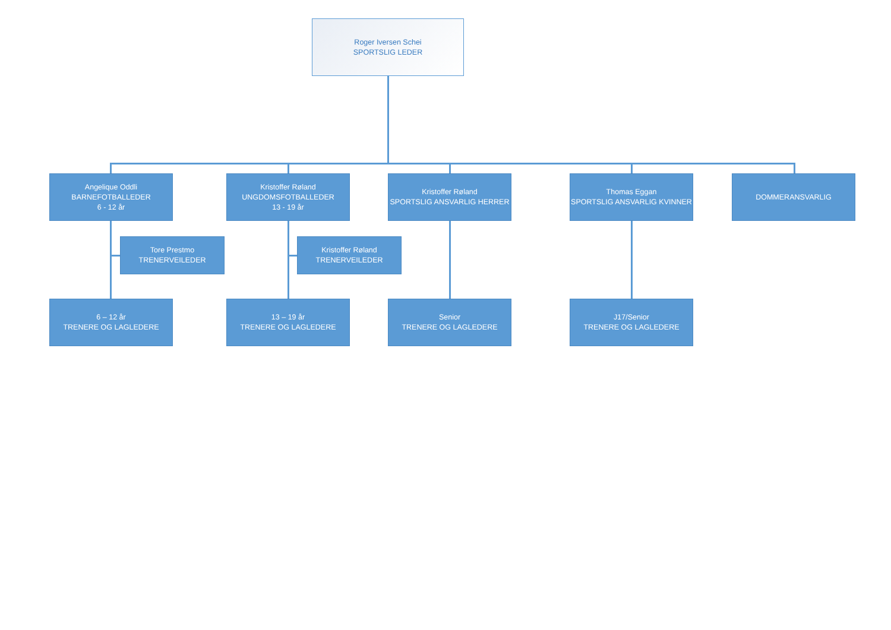Roger Iversen Schei
SPORTSLIG LEDER
Angelique Oddli
BARNEFOTBALLEDER
6 - 12 år
Kristoffer Røland
UNGDOMSFOTBALLEDER
13 - 19 år
Kristoffer Røland
SPORTSLIG ANSVARLIG HERRER
Thomas Eggan
SPORTSLIG ANSVARLIG KVINNER
DOMMERANSVARLIG
Tore Prestmo
TRENERVEILEDER
Kristoffer Røland
TRENERVEILEDER
6 – 12 år
TRENERE OG LAGLEDERE
13 – 19 år
TRENERE OG LAGLEDERE
Senior
TRENERE OG LAGLEDERE
J17/Senior
TRENERE OG LAGLEDERE